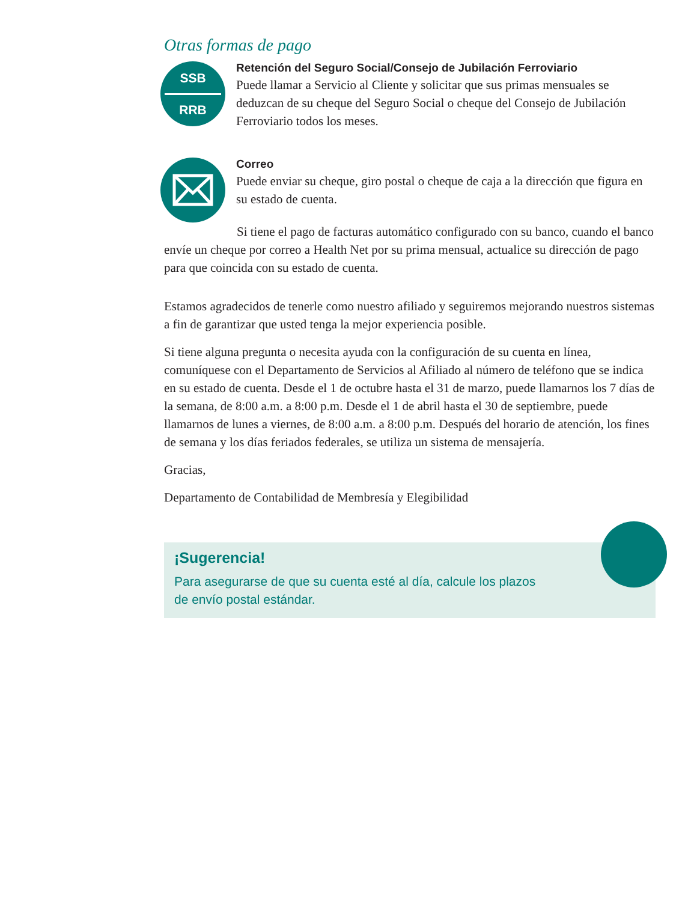Otras formas de pago
SSB
RRB
Retención del Seguro Social/Consejo de Jubilación Ferroviario
Puede llamar a Servicio al Cliente y solicitar que sus primas mensuales se deduzcan de su cheque del Seguro Social o cheque del Consejo de Jubilación Ferroviario todos los meses.
Correo
Puede enviar su cheque, giro postal o cheque de caja a la dirección que figura en su estado de cuenta.
Si tiene el pago de facturas automático configurado con su banco, cuando el banco envíe un cheque por correo a Health Net por su prima mensual, actualice su dirección de pago para que coincida con su estado de cuenta.
Estamos agradecidos de tenerle como nuestro afiliado y seguiremos mejorando nuestros sistemas a fin de garantizar que usted tenga la mejor experiencia posible.
Si tiene alguna pregunta o necesita ayuda con la configuración de su cuenta en línea, comuníquese con el Departamento de Servicios al Afiliado al número de teléfono que se indica en su estado de cuenta. Desde el 1 de octubre hasta el 31 de marzo, puede llamarnos los 7 días de la semana, de 8:00 a.m. a 8:00 p.m. Desde el 1 de abril hasta el 30 de septiembre, puede llamarnos de lunes a viernes, de 8:00 a.m. a 8:00 p.m. Después del horario de atención, los fines de semana y los días feriados federales, se utiliza un sistema de mensajería.
Gracias,
Departamento de Contabilidad de Membresía y Elegibilidad
¡Sugerencia!
Para asegurarse de que su cuenta esté al día, calcule los plazos
de envío postal estándar.